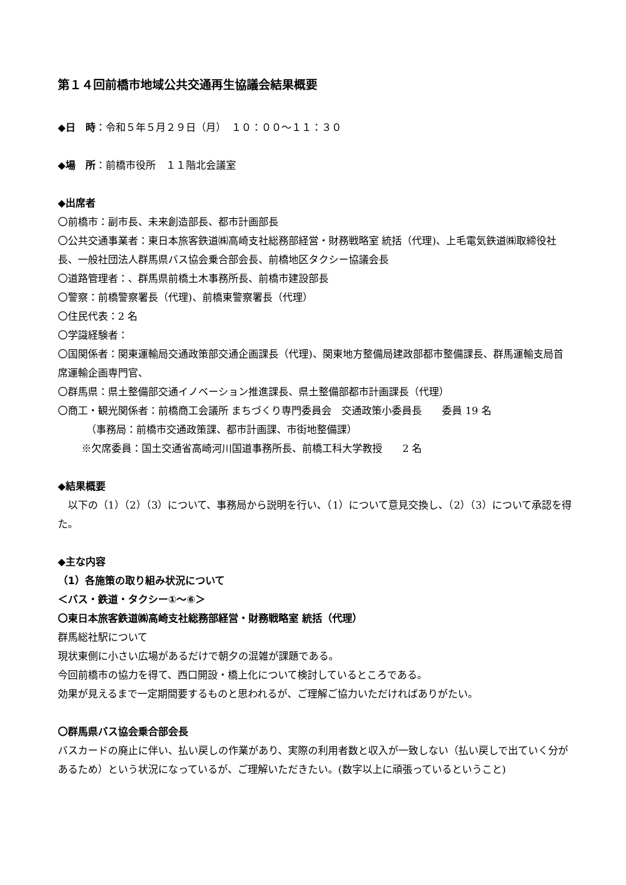第１４回前橋市地域公共交通再生協議会結果概要
◆日　時：令和５年５月２９日（月）　１０：００～１１：３０
◆場　所：前橋市役所　１１階北会議室
◆出席者
〇前橋市：副市長、未来創造部長、都市計画部長
〇公共交通事業者：東日本旅客鉄道㈱高崎支社総務部経営・財務戦略室 統括（代理)、上毛電気鉄道㈱取締役社長、一般社団法人群馬県バス協会乗合部会長、前橋地区タクシー協議会長
〇道路管理者：、群馬県前橋土木事務所長、前橋市建設部長
〇警察：前橋警察署長（代理)、前橋東警察署長（代理）
〇住民代表：2 名
〇学識経験者：
〇国関係者：関東運輸局交通政策部交通企画課長（代理)、関東地方整備局建政部都市整備課長、群馬運輸支局首席運輸企画専門官、
〇群馬県：県土整備部交通イノベーション推進課長、県土整備部都市計画課長（代理）
〇商工・観光関係者：前橋商工会議所 まちづくり専門委員会　交通政策小委員長　　委員 19 名
（事務局：前橋市交通政策課、都市計画課、市街地整備課）
※欠席委員：国土交通省高崎河川国道事務所長、前橋工科大学教授　　2 名
◆結果概要
　以下の（1）（2）（3）について、事務局から説明を行い、（1）について意見交換し、（2）（3）について承認を得た。
◆主な内容
（1）各施策の取り組み状況について
＜バス・鉄道・タクシー①～⑥＞
〇東日本旅客鉄道㈱高崎支社総務部経営・財務戦略室 統括（代理）
群馬総社駅について
現状東側に小さい広場があるだけで朝夕の混雑が課題である。
今回前橋市の協力を得て、西口開設・橋上化について検討しているところである。
効果が見えるまで一定期間要するものと思われるが、ご理解ご協力いただければありがたい。
〇群馬県バス協会乗合部会長
バスカードの廃止に伴い、払い戻しの作業があり、実際の利用者数と収入が一致しない（払い戻しで出ていく分があるため）という状況になっているが、ご理解いただきたい。(数字以上に頑張っているということ)